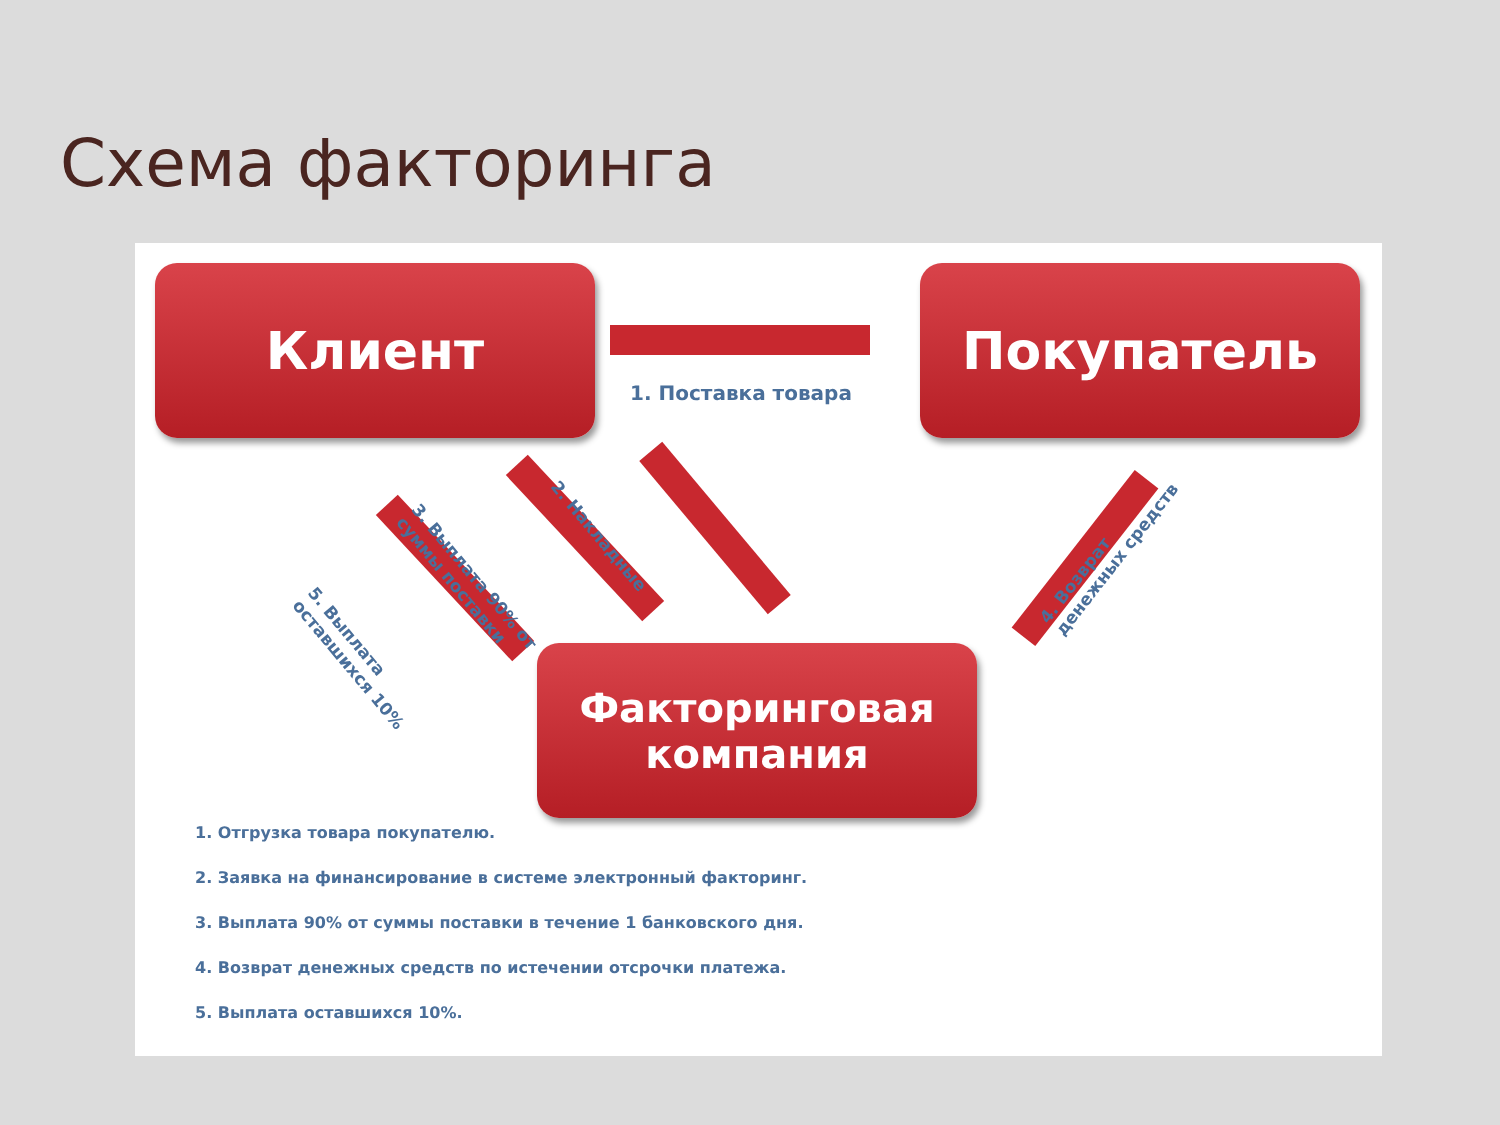Схема факторинга
Клиент
1. Поставка товара
Покупатель
2. Накладные
3. Выплата 90% от
суммы поставки
5. Выплата
оставшихся 10%
4. Возврат
денежных средств
Факторинговая
компания
1. Отгрузка товара покупателю.
2. Заявка на финансирование в системе электронный факторинг.
3. Выплата 90% от суммы поставки в течение 1 банковского дня.
4. Возврат денежных средств по истечении отсрочки платежа.
5. Выплата оставшихся 10%.